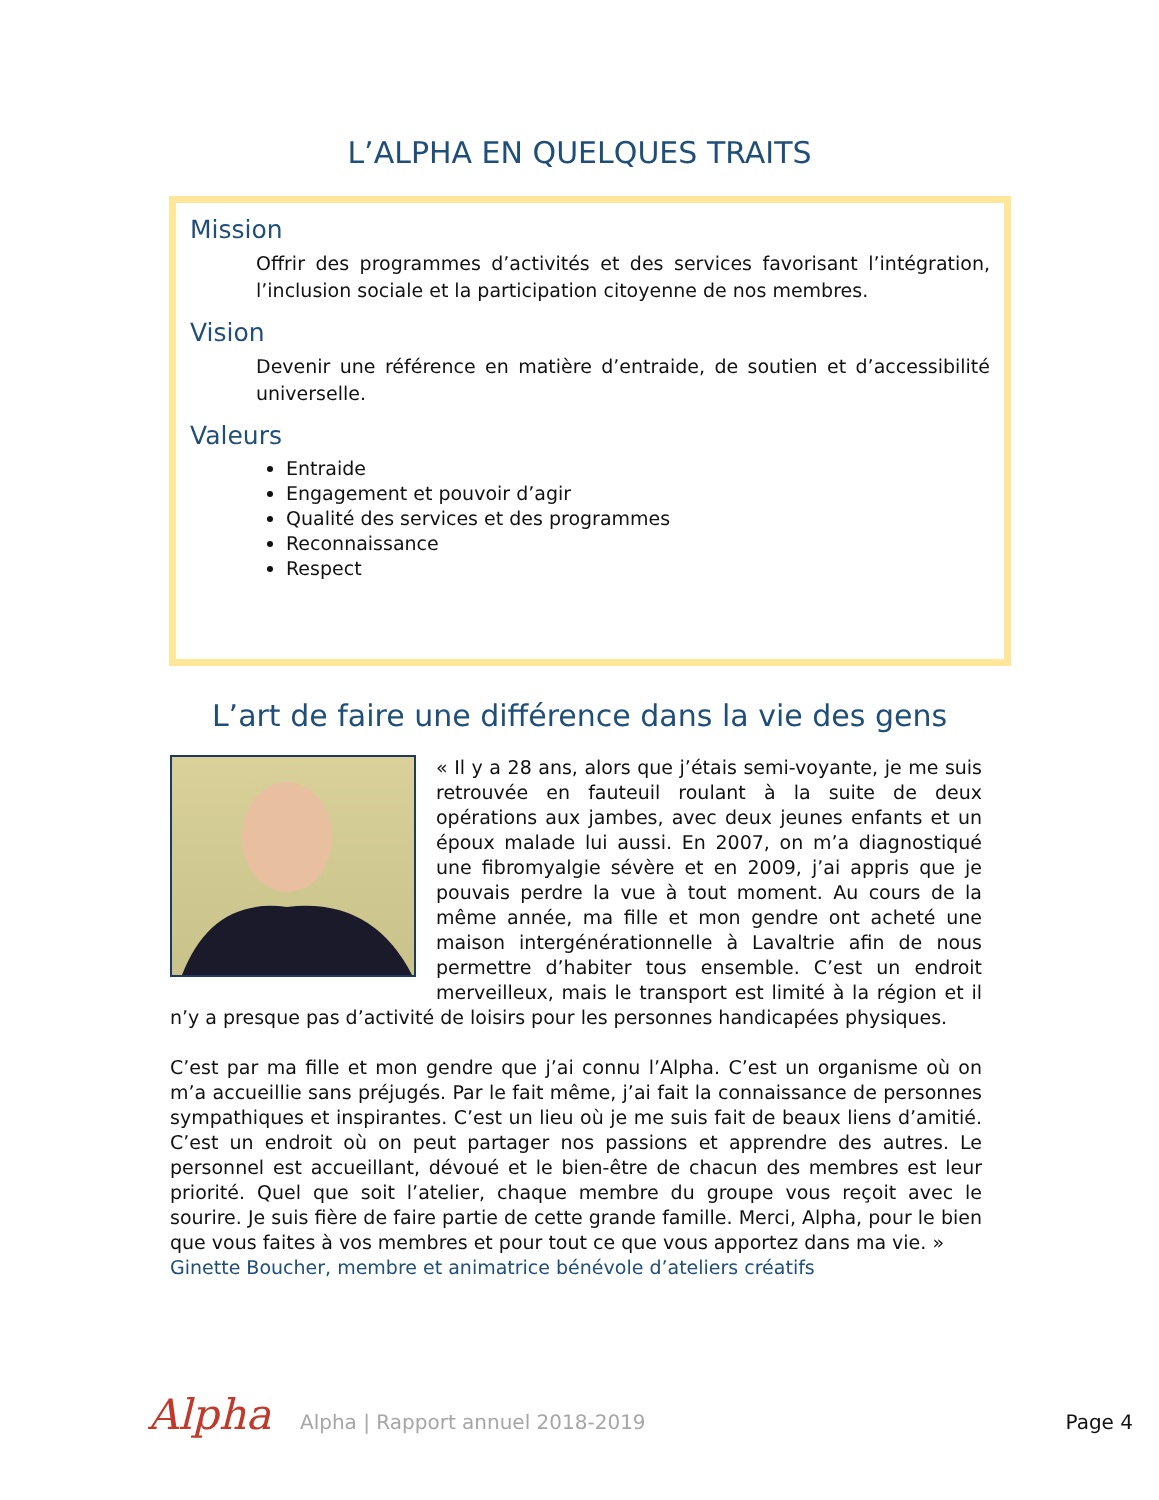L’ALPHA EN QUELQUES TRAITS
Mission
Offrir des programmes d’activités et des services favorisant l’intégration, l’inclusion sociale et la participation citoyenne de nos membres.
Vision
Devenir une référence en matière d’entraide, de soutien et d’accessibilité universelle.
Valeurs
Entraide
Engagement et pouvoir d’agir
Qualité des services et des programmes
Reconnaissance
Respect
L’art de faire une différence dans la vie des gens
« Il y a 28 ans, alors que j’étais semi-voyante, je me suis retrouvée en fauteuil roulant à la suite de deux opérations aux jambes, avec deux jeunes enfants et un époux malade lui aussi. En 2007, on m’a diagnostiqué une fibromyalgie sévère et en 2009, j’ai appris que je pouvais perdre la vue à tout moment. Au cours de la même année, ma fille et mon gendre ont acheté une maison intergénérationnelle à Lavaltrie afin de nous permettre d’habiter tous ensemble. C’est un endroit merveilleux, mais le transport est limité à la région et il n’y a presque pas d’activité de loisirs pour les personnes handicapées physiques.
C’est par ma fille et mon gendre que j’ai connu l’Alpha. C’est un organisme où on m’a accueillie sans préjugés. Par le fait même, j’ai fait la connaissance de personnes sympathiques et inspirantes. C’est un lieu où je me suis fait de beaux liens d’amitié. C’est un endroit où on peut partager nos passions et apprendre des autres. Le personnel est accueillant, dévoué et le bien-être de chacun des membres est leur priorité. Quel que soit l’atelier, chaque membre du groupe vous reçoit avec le sourire. Je suis fière de faire partie de cette grande famille. Merci, Alpha, pour le bien que vous faites à vos membres et pour tout ce que vous apportez dans ma vie. »
Ginette Boucher, membre et animatrice bénévole d’ateliers créatifs
Alpha
Alpha | Rapport annuel 2018-2019
Page 4